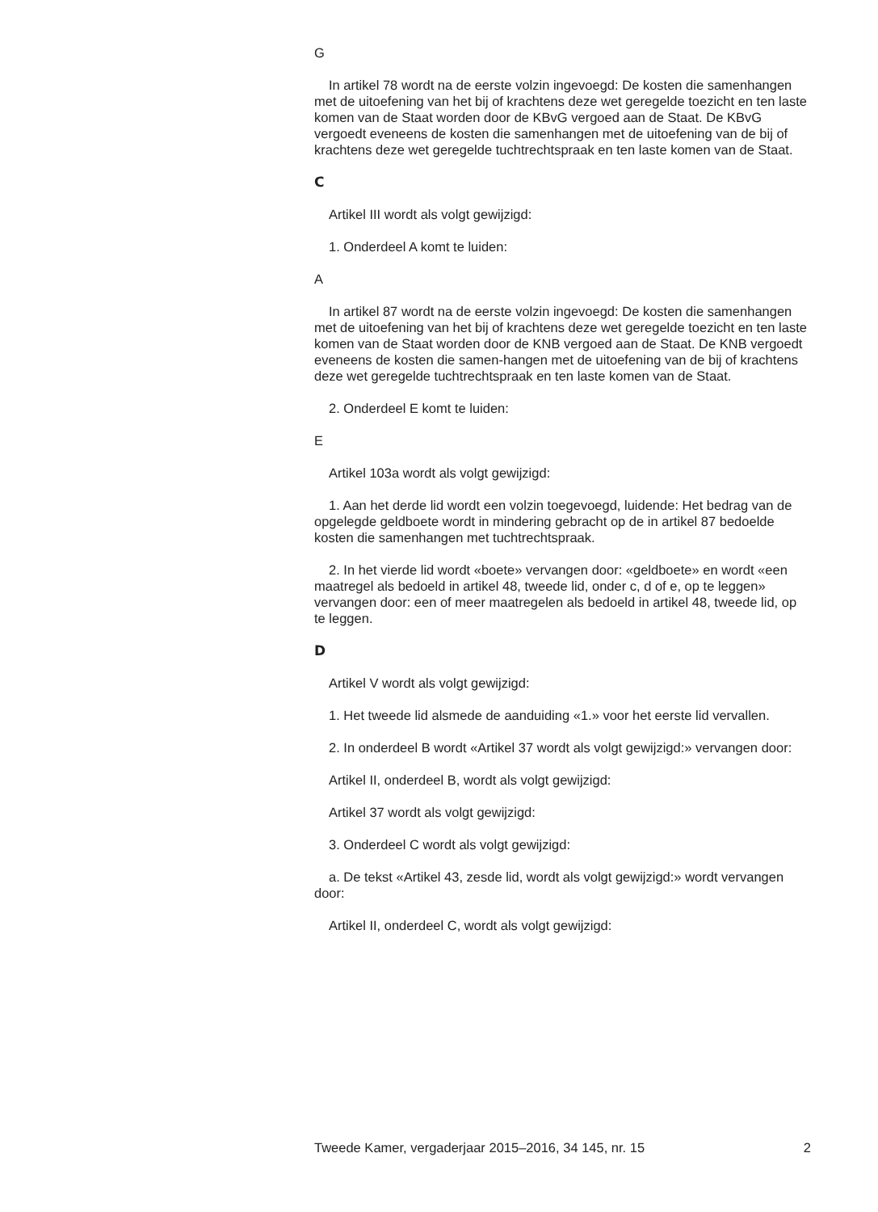G
In artikel 78 wordt na de eerste volzin ingevoegd: De kosten die samenhangen met de uitoefening van het bij of krachtens deze wet geregelde toezicht en ten laste komen van de Staat worden door de KBvG vergoed aan de Staat. De KBvG vergoedt eveneens de kosten die samenhangen met de uitoefening van de bij of krachtens deze wet geregelde tuchtrechtspraak en ten laste komen van de Staat.
C
Artikel III wordt als volgt gewijzigd:
1. Onderdeel A komt te luiden:
A
In artikel 87 wordt na de eerste volzin ingevoegd: De kosten die samenhangen met de uitoefening van het bij of krachtens deze wet geregelde toezicht en ten laste komen van de Staat worden door de KNB vergoed aan de Staat. De KNB vergoedt eveneens de kosten die samen-hangen met de uitoefening van de bij of krachtens deze wet geregelde tuchtrechtspraak en ten laste komen van de Staat.
2. Onderdeel E komt te luiden:
E
Artikel 103a wordt als volgt gewijzigd:
1. Aan het derde lid wordt een volzin toegevoegd, luidende: Het bedrag van de opgelegde geldboete wordt in mindering gebracht op de in artikel 87 bedoelde kosten die samenhangen met tuchtrechtspraak.
2. In het vierde lid wordt «boete» vervangen door: «geldboete» en wordt «een maatregel als bedoeld in artikel 48, tweede lid, onder c, d of e, op te leggen» vervangen door: een of meer maatregelen als bedoeld in artikel 48, tweede lid, op te leggen.
D
Artikel V wordt als volgt gewijzigd:
1. Het tweede lid alsmede de aanduiding «1.» voor het eerste lid vervallen.
2. In onderdeel B wordt «Artikel 37 wordt als volgt gewijzigd:» vervangen door:
Artikel II, onderdeel B, wordt als volgt gewijzigd:
Artikel 37 wordt als volgt gewijzigd:
3. Onderdeel C wordt als volgt gewijzigd:
a. De tekst «Artikel 43, zesde lid, wordt als volgt gewijzigd:» wordt vervangen door:
Artikel II, onderdeel C, wordt als volgt gewijzigd:
Tweede Kamer, vergaderjaar 2015–2016, 34 145, nr. 15 2